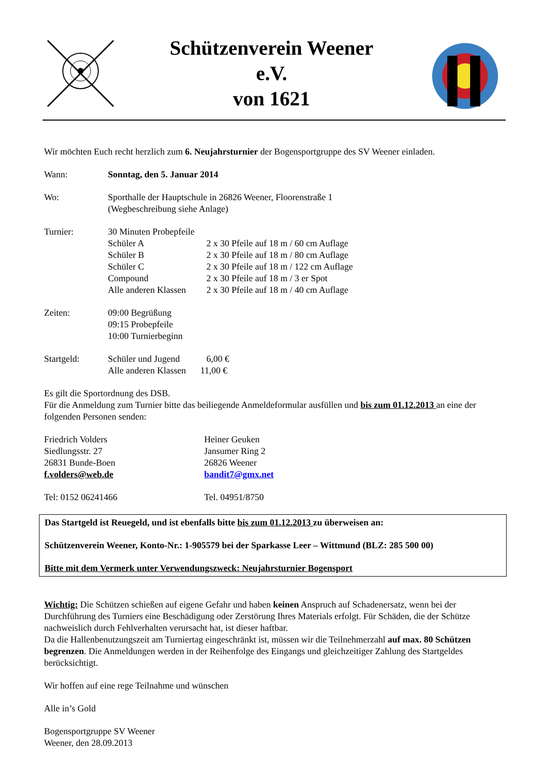Schützenverein Weener
e.V.
von 1621
Wir möchten Euch recht herzlich zum 6. Neujahrsturnier der Bogensportgruppe des SV Weener einladen.
Wann: Sonntag, den 5. Januar 2014
Wo: Sporthalle der Hauptschule in 26826 Weener, Floorenstraße 1
(Wegbeschreibung siehe Anlage)
Turnier: 30 Minuten Probepfeile
Schüler A 2 x 30 Pfeile auf 18 m / 60 cm Auflage
Schüler B 2 x 30 Pfeile auf 18 m / 80 cm Auflage
Schüler C 2 x 30 Pfeile auf 18 m / 122 cm Auflage
Compound 2 x 30 Pfeile auf 18 m / 3 er Spot
Alle anderen Klassen 2 x 30 Pfeile auf 18 m / 40 cm Auflage
Zeiten: 09:00 Begrüßung
09:15 Probepfeile
10:00 Turnierbeginn
Startgeld: Schüler und Jugend 6,00 €
Alle anderen Klassen 11,00 €
Es gilt die Sportordnung des DSB.
Für die Anmeldung zum Turnier bitte das beiliegende Anmeldeformular ausfüllen und bis zum 01.12.2013 an eine der folgenden Personen senden:
Friedrich Volders
Siedlungsstr. 27
26831 Bunde-Boen
f.volders@web.de
Heiner Geuken
Jansumer Ring 2
26826 Weener
bandit7@gmx.net
Tel: 0152 06241466 Tel. 04951/8750
Das Startgeld ist Reuegeld, und ist ebenfalls bitte bis zum 01.12.2013 zu überweisen an:
Schützenverein Weener, Konto-Nr.: 1-905579 bei der Sparkasse Leer – Wittmund (BLZ: 285 500 00)
Bitte mit dem Vermerk unter Verwendungszweck: Neujahrsturnier Bogensport
Wichtig: Die Schützen schießen auf eigene Gefahr und haben keinen Anspruch auf Schadenersatz, wenn bei der Durchführung des Turniers eine Beschädigung oder Zerstörung Ihres Materials erfolgt. Für Schäden, die der Schütze nachweislich durch Fehlverhalten verursacht hat, ist dieser haftbar.
Da die Hallenbenutzungszeit am Turniertag eingeschränkt ist, müssen wir die Teilnehmerzahl auf max. 80 Schützen begrenzen. Die Anmeldungen werden in der Reihenfolge des Eingangs und gleichzeitiger Zahlung des Startgeldes berücksichtigt.
Wir hoffen auf eine rege Teilnahme und wünschen
Alle in’s Gold
Bogensportgruppe SV Weener
Weener, den 28.09.2013